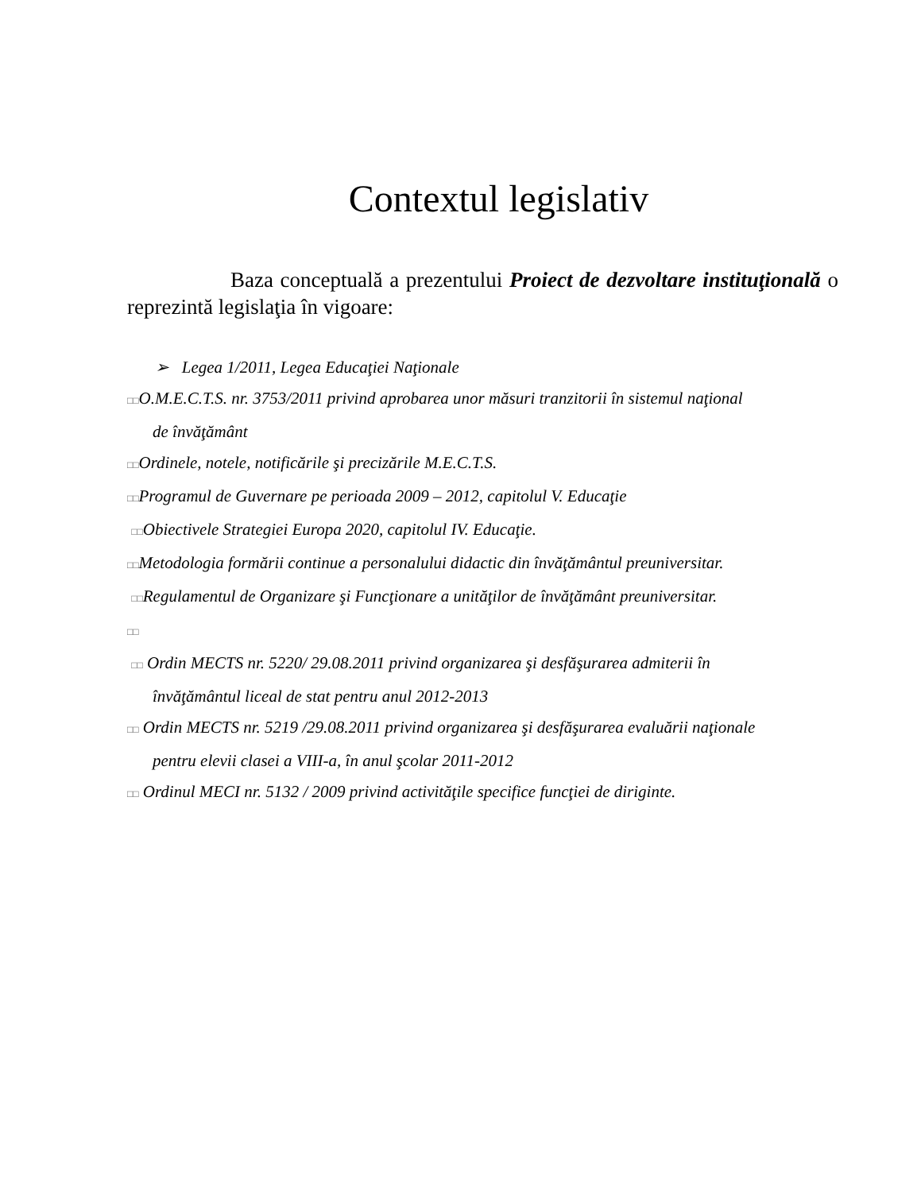Contextul legislativ
Baza conceptuală a prezentului Proiect de dezvoltare instituţională o reprezintă legislaţia în vigoare:
➢ Legea 1/2011, Legea Educaţiei Naţionale
□□O.M.E.C.T.S. nr. 3753/2011 privind aprobarea unor măsuri tranzitorii în sistemul naţional
de învăţământ
□□Ordinele, notele, notificările şi precizările M.E.C.T.S.
□□Programul de Guvernare pe perioada 2009 – 2012, capitolul V. Educaţie
□□Obiectivele Strategiei Europa 2020, capitolul IV. Educaţie.
□□Metodologia formării continue a personalului didactic din învăţământul preuniversitar.
□□Regulamentul de Organizare şi Funcţionare a unităţilor de învăţământ preuniversitar.
□□
□□ Ordin MECTS nr. 5220/ 29.08.2011 privind organizarea şi desfăşurarea admiterii în
învăţământul liceal de stat pentru anul 2012-2013
□□ Ordin MECTS nr. 5219 /29.08.2011 privind organizarea şi desfăşurarea evaluării naţionale
pentru elevii clasei a VIII-a, în anul şcolar 2011-2012
□□ Ordinul MECI nr. 5132 / 2009 privind activităţile specifice funcţiei de diriginte.